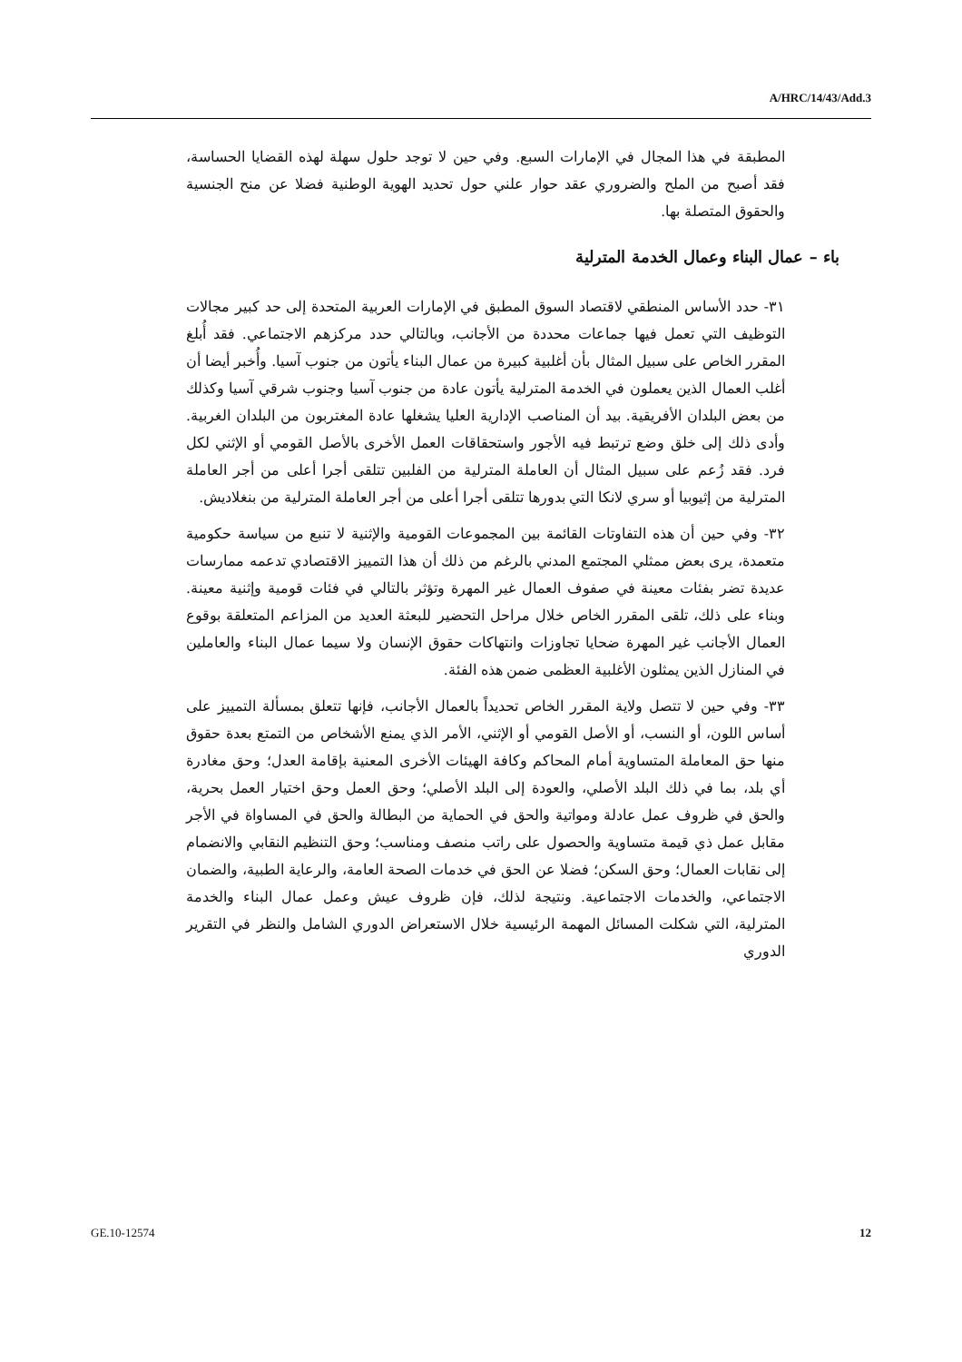A/HRC/14/43/Add.3
المطبقة في هذا المجال في الإمارات السبع. وفي حين لا توجد حلول سهلة لهذه القضايا الحساسة، فقد أصبح من الملح والضروري عقد حوار علني حول تحديد الهوية الوطنية فضلا عن منح الجنسية والحقوق المتصلة بها.
باء – عمال البناء وعمال الخدمة المترلية
٣١- حدد الأساس المنطقي لاقتصاد السوق المطبق في الإمارات العربية المتحدة إلى حد كبير مجالات التوظيف التي تعمل فيها جماعات محددة من الأجانب، وبالتالي حدد مركزهم الاجتماعي. فقد أُبلغ المقرر الخاص على سبيل المثال بأن أغلبية كبيرة من عمال البناء يأتون من جنوب آسيا. وأُخبر أيضا أن أغلب العمال الذين يعملون في الخدمة المترلية يأتون عادة من جنوب آسيا وجنوب شرقي آسيا وكذلك من بعض البلدان الأفريقية. بيد أن المناصب الإدارية العليا يشغلها عادة المغتربون من البلدان الغربية. وأدى ذلك إلى خلق وضع ترتبط فيه الأجور واستحقاقات العمل الأخرى بالأصل القومي أو الإثني لكل فرد. فقد زُعم على سبيل المثال أن العاملة المترلية من الفلبين تتلقى أجرا أعلى من أجر العاملة المترلية من إثيوبيا أو سري لانكا التي بدورها تتلقى أجرا أعلى من أجر العاملة المترلية من بنغلاديش.
٣٢- وفي حين أن هذه التفاوتات القائمة بين المجموعات القومية والإثنية لا تنبع من سياسة حكومية متعمدة، يرى بعض ممثلي المجتمع المدني بالرغم من ذلك أن هذا التمييز الاقتصادي تدعمه ممارسات عديدة تضر بفئات معينة في صفوف العمال غير المهرة وتؤثر بالتالي في فئات قومية وإثنية معينة. وبناء على ذلك، تلقى المقرر الخاص خلال مراحل التحضير للبعثة العديد من المزاعم المتعلقة بوقوع العمال الأجانب غير المهرة ضحايا تجاوزات وانتهاكات حقوق الإنسان ولا سيما عمال البناء والعاملين في المنازل الذين يمثلون الأغلبية العظمى ضمن هذه الفئة.
٣٣- وفي حين لا تتصل ولاية المقرر الخاص تحديداً بالعمال الأجانب، فإنها تتعلق بمسألة التمييز على أساس اللون، أو النسب، أو الأصل القومي أو الإثني، الأمر الذي يمنع الأشخاص من التمتع بعدة حقوق منها حق المعاملة المتساوية أمام المحاكم وكافة الهيئات الأخرى المعنية بإقامة العدل؛ وحق مغادرة أي بلد، بما في ذلك البلد الأصلي، والعودة إلى البلد الأصلي؛ وحق العمل وحق اختيار العمل بحرية، والحق في ظروف عمل عادلة ومواتية والحق في الحماية من البطالة والحق في المساواة في الأجر مقابل عمل ذي قيمة متساوية والحصول على راتب منصف ومناسب؛ وحق التنظيم النقابي والانضمام إلى نقابات العمال؛ وحق السكن؛ فضلا عن الحق في خدمات الصحة العامة، والرعاية الطبية، والضمان الاجتماعي، والخدمات الاجتماعية. ونتيجة لذلك، فإن ظروف عيش وعمل عمال البناء والخدمة المترلية، التي شكلت المسائل المهمة الرئيسية خلال الاستعراض الدوري الشامل والنظر في التقرير الدوري
GE.10-12574 12